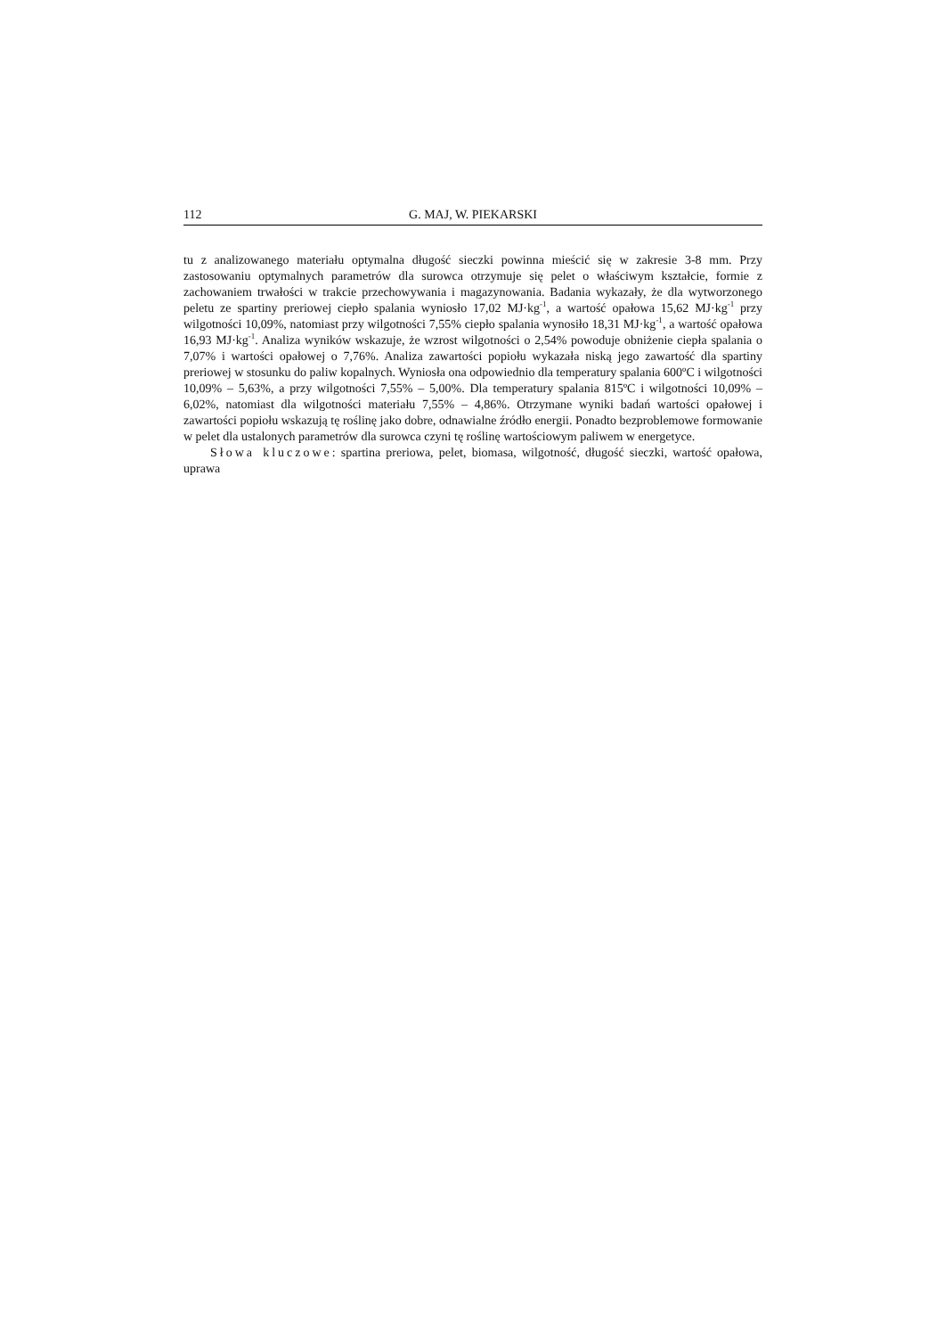112 G. MAJ, W. PIEKARSKI
tu z analizowanego materiału optymalna długość sieczki powinna mieścić się w zakresie 3-8 mm. Przy zastosowaniu optymalnych parametrów dla surowca otrzymuje się pelet o właściwym kształcie, formie z zachowaniem trwałości w trakcie przechowywania i magazynowania. Badania wykazały, że dla wytworzonego peletu ze spartiny preriowej ciepło spalania wyniosło 17,02 MJ·kg<sup>-1</sup>, a wartość opałowa 15,62 MJ·kg<sup>-1</sup> przy wilgotności 10,09%, natomiast przy wilgotności 7,55% ciepło spalania wynosiło 18,31 MJ·kg<sup>-1</sup>, a wartość opałowa 16,93 MJ·kg<sup>-1</sup>. Analiza wyników wskazuje, że wzrost wilgotności o 2,54% powoduje obniżenie ciepła spalania o 7,07% i wartości opałowej o 7,76%. Analiza zawartości popiołu wykazała niską jego zawartość dla spartiny preriowej w stosunku do paliw kopalnych. Wyniosła ona odpowiednio dla temperatury spalania 600ºC i wilgotności 10,09% – 5,63%, a przy wilgotności 7,55% – 5,00%. Dla temperatury spalania 815ºC i wilgotności 10,09% – 6,02%, natomiast dla wilgotności materiału 7,55% – 4,86%. Otrzymane wyniki badań wartości opałowej i zawartości popiołu wskazują tę roślinę jako dobre, odnawialne źródło energii. Ponadto bezproblemowe formowanie w pelet dla ustalonych parametrów dla surowca czyni tę roślinę wartościowym paliwem w energetyce.
Słowa kluczowe: spartina preriowa, pelet, biomasa, wilgotność, długość sieczki, wartość opałowa, uprawa